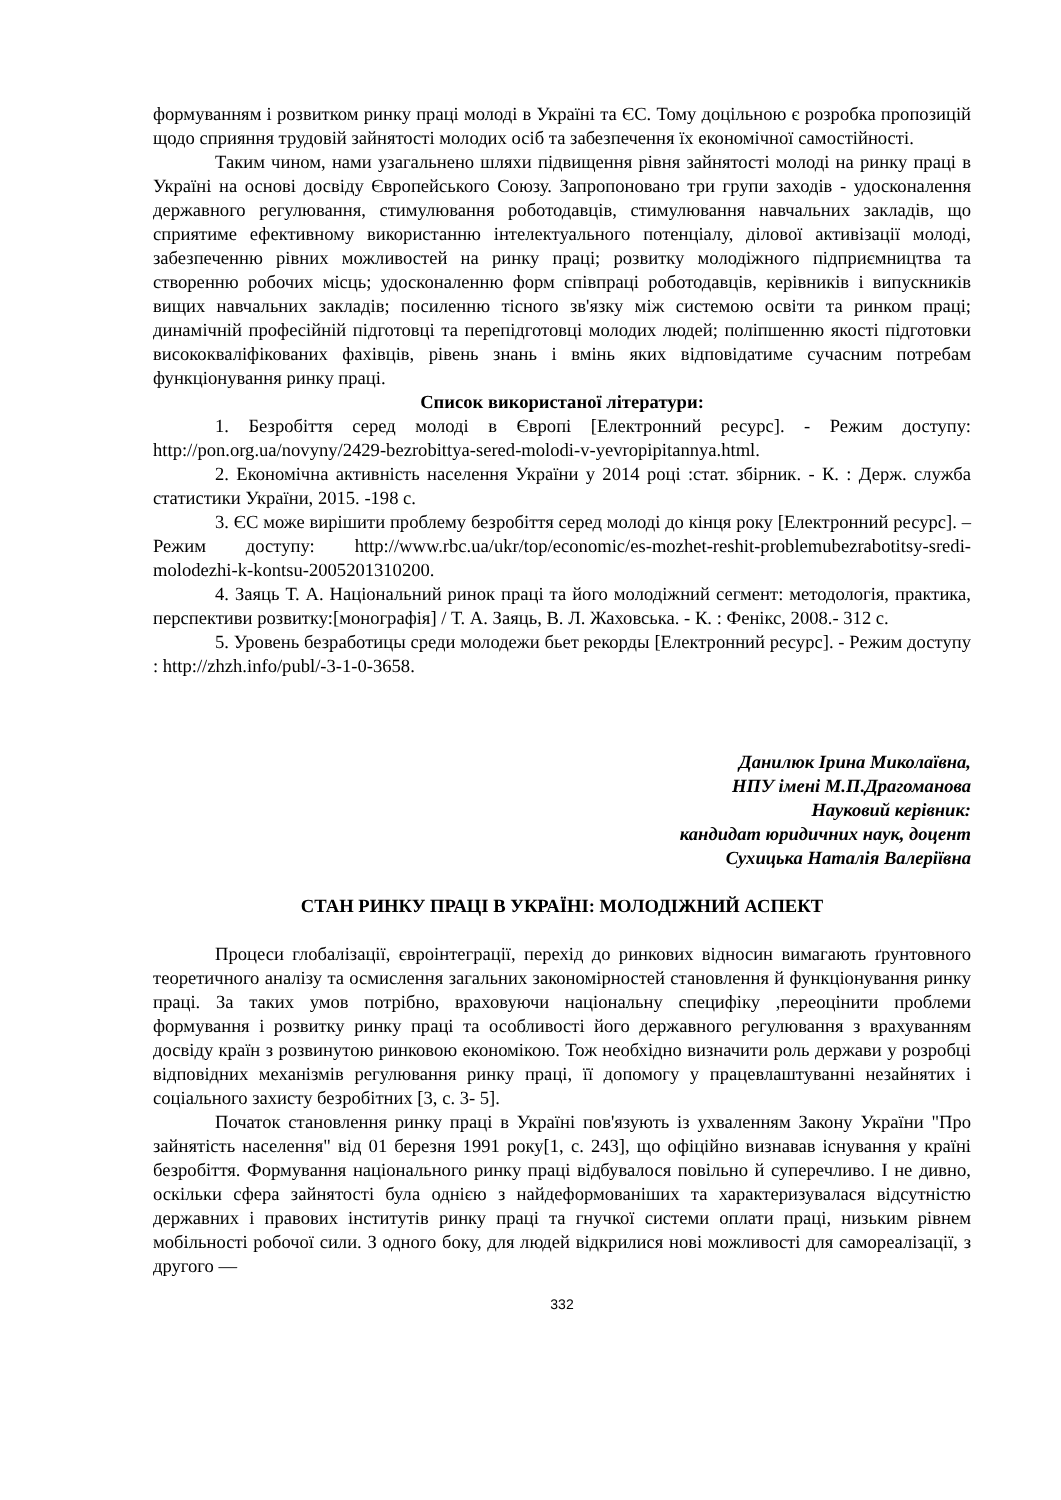формуванням і розвитком ринку праці молоді в Україні та ЄС. Тому доцільною є розробка пропозицій щодо сприяння трудовій зайнятості молодих осіб та забезпечення їх економічної самостійності.
Таким чином, нами узагальнено шляхи підвищення рівня зайнятості молоді на ринку праці в Україні на основі досвіду Європейського Союзу. Запропоновано три групи заходів - удосконалення державного регулювання, стимулювання роботодавців, стимулювання навчальних закладів, що сприятиме ефективному використанню інтелектуального потенціалу, ділової активізації молоді, забезпеченню рівних можливостей на ринку праці; розвитку молодіжного підприємництва та створенню робочих місць; удосконаленню форм співпраці роботодавців, керівників і випускників вищих навчальних закладів; посиленню тісного зв'язку між системою освіти та ринком праці; динамічній професійній підготовці та перепідготовці молодих людей; поліпшенню якості підготовки висококваліфікованих фахівців, рівень знань і вмінь яких відповідатиме сучасним потребам функціонування ринку праці.
Список використаної літератури:
1. Безробіття серед молоді в Європі [Електронний ресурс]. - Режим доступу: http://pon.org.ua/novyny/2429-bezrobittya-sered-molodi-v-yevropipitannya.html.
2. Економічна активність населення України у 2014 році :стат. збірник. - К. : Держ. служба статистики України, 2015. -198 с.
3. ЄС може вирішити проблему безробіття серед молоді до кінця року [Електронний ресурс]. – Режим доступу: http://www.rbc.ua/ukr/top/economic/es-mozhet-reshit-problemubezrabotitsy-sredi-molodezhi-k-kontsu-2005201310200.
4. Заяць Т. А. Національний ринок праці та його молодіжний сегмент: методологія, практика, перспективи розвитку:[монографія] / Т. А. Заяць, В. Л. Жаховська. - К. : Фенікс, 2008.- 312 с.
5. Уровень безработицы среди молодежи бьет рекорды [Електронний ресурс]. - Режим доступу : http://zhzh.info/publ/-3-1-0-3658.
Данилюк Ірина Миколаївна,
НПУ імені М.П.Драгоманова
Науковий керівник:
кандидат юридичних наук, доцент
Сухицька Наталія Валеріївна
СТАН РИНКУ ПРАЦІ В УКРАЇНІ: МОЛОДІЖНИЙ АСПЕКТ
Процеси глобалізації, євроінтеграції, перехід до ринкових відносин вимагають ґрунтовного теоретичного аналізу та осмислення загальних закономірностей становлення й функціонування ринку праці. За таких умов потрібно, враховуючи національну специфіку ,переоцінити проблеми формування і розвитку ринку праці та особливості його державного регулювання з врахуванням досвіду країн з розвинутою ринковою економікою. Тож необхідно визначити роль держави у розробці відповідних механізмів регулювання ринку праці, її допомогу у працевлаштуванні незайнятих і соціального захисту безробітних [3, с. 3- 5].
Початок становлення ринку праці в Україні пов'язують із ухваленням Закону України "Про зайнятість населення" від 01 березня 1991 року[1, с. 243], що офіційно визнавав існування у країні безробіття. Формування національного ринку праці відбувалося повільно й суперечливо. І не дивно, оскільки сфера зайнятості була однією з найдеформованіших та характеризувалася відсутністю державних і правових інститутів ринку праці та гнучкої системи оплати праці, низьким рівнем мобільності робочої сили. З одного боку, для людей відкрилися нові можливості для самореалізації, з другого —
332